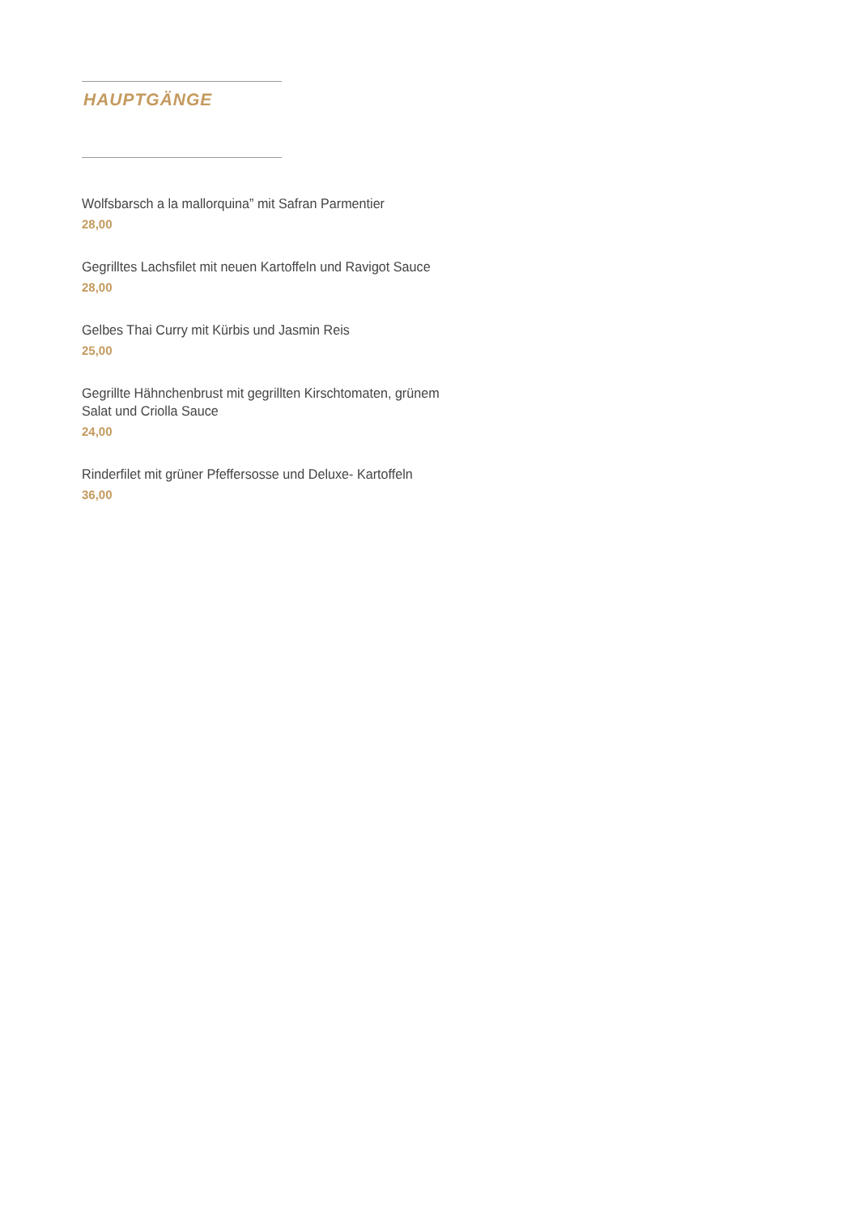HAUPTGÄNGE
Wolfsbarsch a la mallorquina” mit Safran Parmentier
28,00
Gegrilltes Lachsfilet mit neuen Kartoffeln und Ravigot Sauce
28,00
Gelbes Thai Curry mit Kürbis und Jasmin Reis
25,00
Gegrillte Hähnchenbrust mit gegrillten Kirschtomaten, grünem Salat und Criolla Sauce
24,00
Rinderfilet mit grüner Pfeffersosse und Deluxe- Kartoffeln
36,00